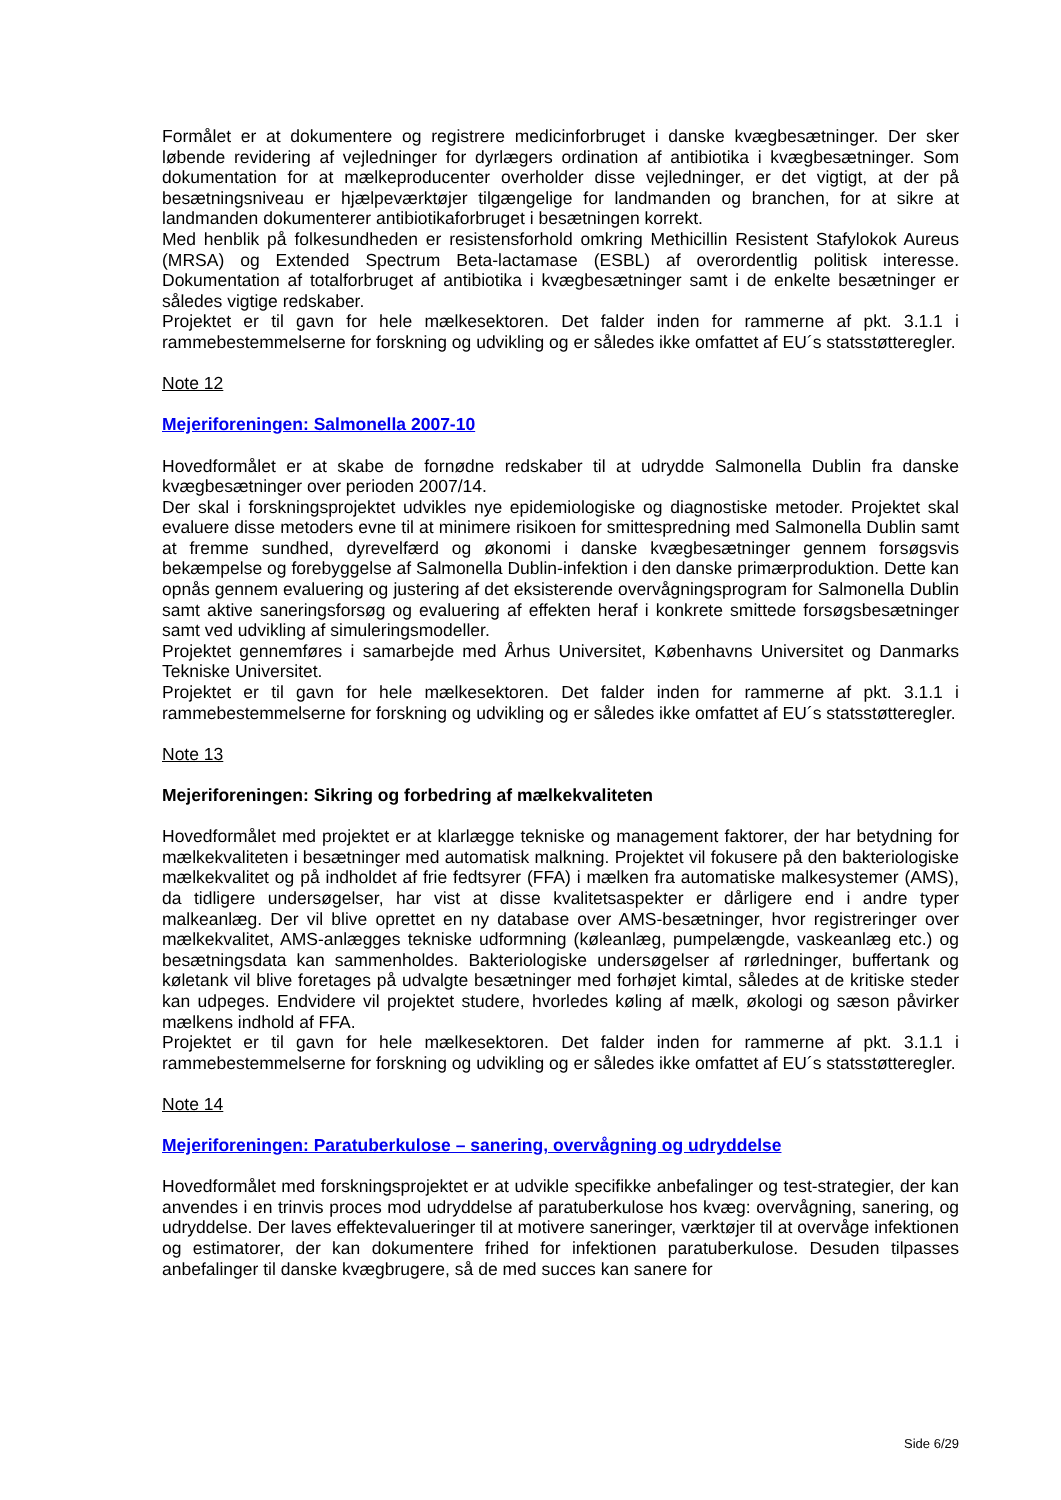Formålet er at dokumentere og registrere medicinforbruget i danske kvægbesætninger. Der sker løbende revidering af vejledninger for dyrlægers ordination af antibiotika i kvægbesætninger. Som dokumentation for at mælkeproducenter overholder disse vejledninger, er det vigtigt, at der på besætningsniveau er hjælpeværktøjer tilgængelige for landmanden og branchen, for at sikre at landmanden dokumenterer antibiotikaforbruget i besætningen korrekt.
Med henblik på folkesundheden er resistensforhold omkring Methicillin Resistent Stafylokok Aureus (MRSA) og Extended Spectrum Beta-lactamase (ESBL) af overordentlig politisk interesse. Dokumentation af totalforbruget af antibiotika i kvægbesætninger samt i de enkelte besætninger er således vigtige redskaber.
Projektet er til gavn for hele mælkesektoren. Det falder inden for rammerne af pkt. 3.1.1 i rammebestemmelserne for forskning og udvikling og er således ikke omfattet af EU´s statsstøtteregler.
Note 12
Mejeriforeningen: Salmonella 2007-10
Hovedformålet er at skabe de fornødne redskaber til at udrydde Salmonella Dublin fra danske kvægbesætninger over perioden 2007/14.
Der skal i forskningsprojektet udvikles nye epidemiologiske og diagnostiske metoder. Projektet skal evaluere disse metoders evne til at minimere risikoen for smittespredning med Salmonella Dublin samt at fremme sundhed, dyrevelfærd og økonomi i danske kvægbesætninger gennem forsøgsvis bekæmpelse og forebyggelse af Salmonella Dublin-infektion i den danske primærproduktion. Dette kan opnås gennem evaluering og justering af det eksisterende overvågningsprogram for Salmonella Dublin samt aktive saneringsforsøg og evaluering af effekten heraf i konkrete smittede forsøgsbesætninger samt ved udvikling af simuleringsmodeller.
Projektet gennemføres i samarbejde med Århus Universitet, Københavns Universitet og Danmarks Tekniske Universitet.
Projektet er til gavn for hele mælkesektoren. Det falder inden for rammerne af pkt. 3.1.1 i rammebestemmelserne for forskning og udvikling og er således ikke omfattet af EU´s statsstøtteregler.
Note 13
Mejeriforeningen: Sikring og forbedring af mælkekvaliteten
Hovedformålet med projektet er at klarlægge tekniske og management faktorer, der har betydning for mælkekvaliteten i besætninger med automatisk malkning. Projektet vil fokusere på den bakteriologiske mælkekvalitet og på indholdet af frie fedtsyrer (FFA) i mælken fra automatiske malkesystemer (AMS), da tidligere undersøgelser, har vist at disse kvalitetsaspekter er dårligere end i andre typer malkeanlæg. Der vil blive oprettet en ny database over AMS-besætninger, hvor registreringer over mælkekvalitet, AMS-anlægges tekniske udformning (køleanlæg, pumpelængde, vaskeanlæg etc.) og besætningsdata kan sammenholdes. Bakteriologiske undersøgelser af rørledninger, buffertank og køletank vil blive foretages på udvalgte besætninger med forhøjet kimtal, således at de kritiske steder kan udpeges. Endvidere vil projektet studere, hvorledes køling af mælk, økologi og sæson påvirker mælkens indhold af FFA.
Projektet er til gavn for hele mælkesektoren. Det falder inden for rammerne af pkt. 3.1.1 i rammebestemmelserne for forskning og udvikling og er således ikke omfattet af EU´s statsstøtteregler.
Note 14
Mejeriforeningen: Paratuberkulose – sanering, overvågning og udryddelse
Hovedformålet med forskningsprojektet er at udvikle specifikke anbefalinger og test-strategier, der kan anvendes i en trinvis proces mod udryddelse af paratuberkulose hos kvæg: overvågning, sanering, og udryddelse. Der laves effektevalueringer til at motivere saneringer, værktøjer til at overvåge infektionen og estimatorer, der kan dokumentere frihed for infektionen paratuberkulose. Desuden tilpasses anbefalinger til danske kvægbrugere, så de med succes kan sanere for
Side 6/29